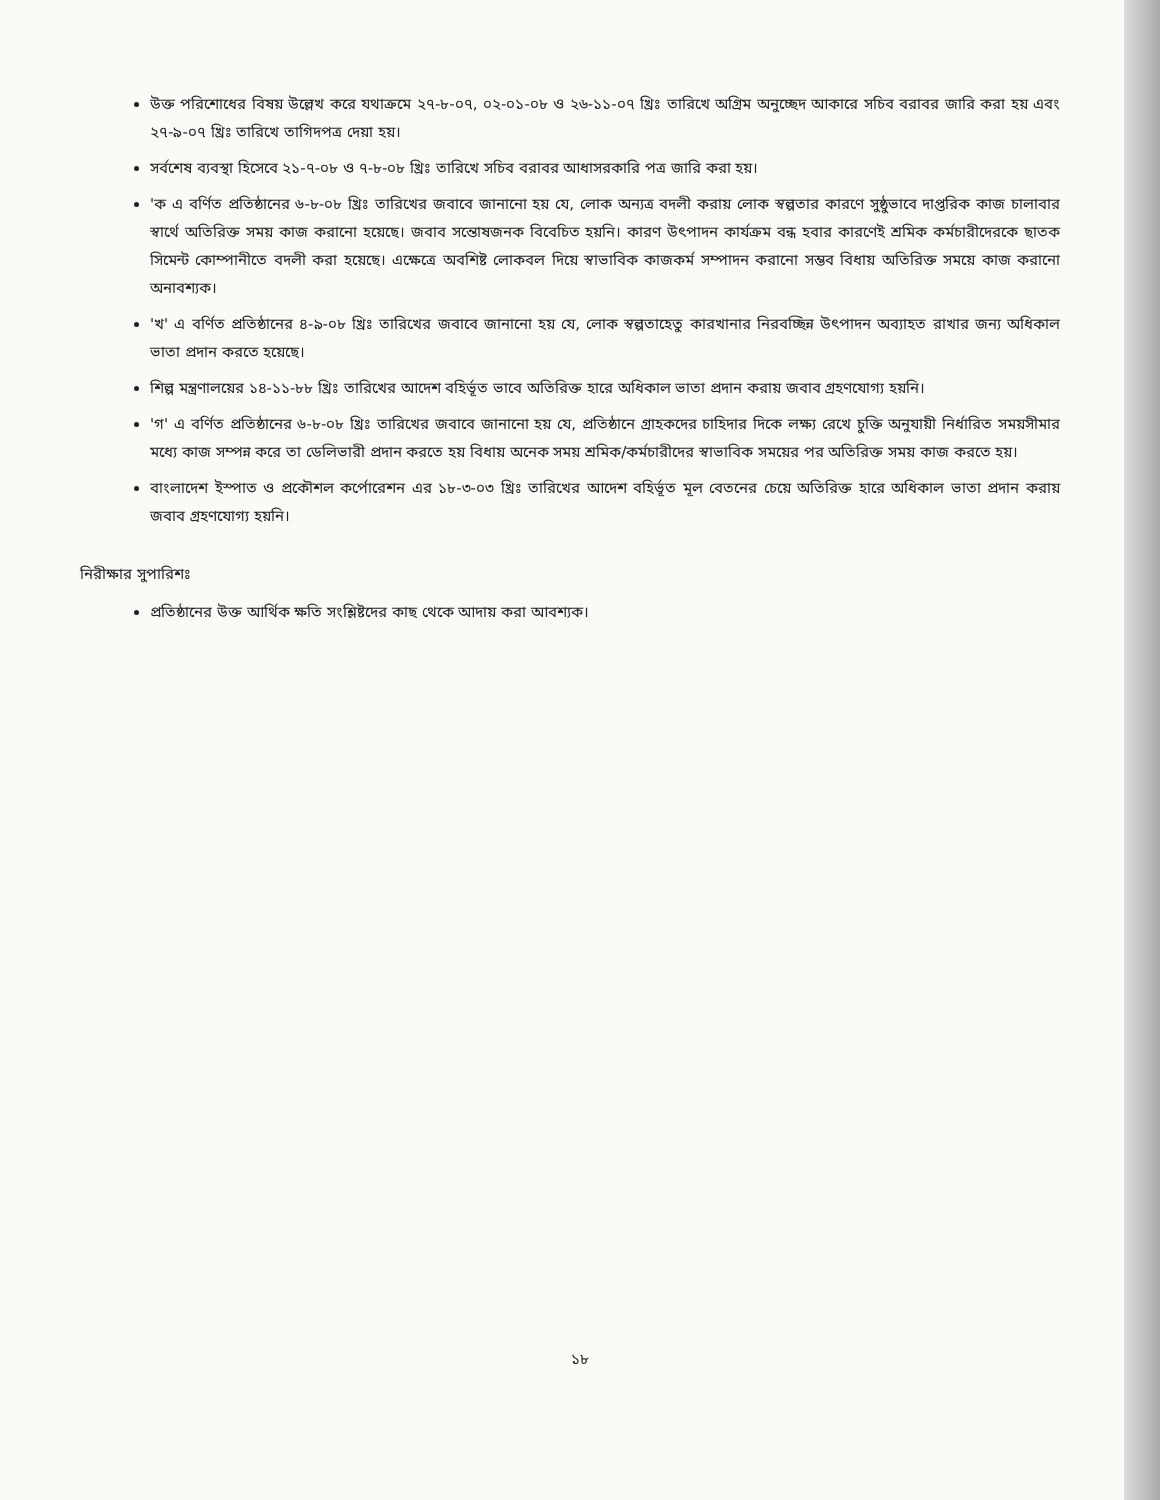উক্ত পরিশোধের বিষয় উল্লেখ করে যথাক্রমে ২৭-৮-০৭, ০২-০১-০৮ ও ২৬-১১-০৭ খ্রিঃ তারিখে অগ্রিম অনুচ্ছেদ আকারে সচিব বরাবর জারি করা হয় এবং ২৭-৯-০৭ খ্রিঃ তারিখে তাগিদপত্র দেয়া হয়।
সর্বশেষ ব্যবস্থা হিসেবে ২১-৭-০৮ ও ৭-৮-০৮ খ্রিঃ তারিখে সচিব বরাবর আধাসরকারি পত্র জারি করা হয়।
'ক এ বর্ণিত প্রতিষ্ঠানের ৬-৮-০৮ খ্রিঃ তারিখের জবাবে জানানো হয় যে, লোক অন্যত্র বদলী করায় লোক স্বল্পতার কারণে সুষ্ঠুভাবে দাপ্তরিক কাজ চালাবার স্বার্থে অতিরিক্ত সময় কাজ করানো হয়েছে। জবাব সন্তোষজনক বিবেচিত হয়নি। কারণ উৎপাদন কার্যক্রম বন্ধ হবার কারণেই শ্রমিক কর্মচারীদেরকে ছাতক সিমেন্ট কোম্পানীতে বদলী করা হয়েছে। এক্ষেত্রে অবশিষ্ট লোকবল দিয়ে স্বাভাবিক কাজকর্ম সম্পাদন করানো সম্ভব বিধায় অতিরিক্ত সময়ে কাজ করানো অনাবশ্যক।
'খ' এ বর্ণিত প্রতিষ্ঠানের ৪-৯-০৮ খ্রিঃ তারিখের জবাবে জানানো হয় যে, লোক স্বল্পতাহেতু কারখানার নিরবচ্ছিন্ন উৎপাদন অব্যাহত রাখার জন্য অধিকাল ভাতা প্রদান করতে হয়েছে।
শিল্প মন্ত্রণালয়ের ১৪-১১-৮৮ খ্রিঃ তারিখের আদেশ বহির্ভূত ভাবে অতিরিক্ত হারে অধিকাল ভাতা প্রদান করায় জবাব গ্রহণযোগ্য হয়নি।
'গ' এ বর্ণিত প্রতিষ্ঠানের ৬-৮-০৮ খ্রিঃ তারিখের জবাবে জানানো হয় যে, প্রতিষ্ঠানে গ্রাহকদের চাহিদার দিকে লক্ষ্য রেখে চুক্তি অনুযায়ী নির্ধারিত সময়সীমার মধ্যে কাজ সম্পন্ন করে তা ডেলিভারী প্রদান করতে হয় বিধায় অনেক সময় শ্রমিক/কর্মচারীদের স্বাভাবিক সময়ের পর অতিরিক্ত সময় কাজ করতে হয়।
বাংলাদেশ ইস্পাত ও প্রকৌশল কর্পোরেশন এর ১৮-৩-০৩ খ্রিঃ তারিখের আদেশ বহির্ভূত মূল বেতনের চেয়ে অতিরিক্ত হারে অধিকাল ভাতা প্রদান করায় জবাব গ্রহণযোগ্য হয়নি।
নিরীক্ষার সুপারিশঃ
প্রতিষ্ঠানের উক্ত আর্থিক ক্ষতি সংশ্লিষ্টদের কাছ থেকে আদায় করা আবশ্যক।
১৮